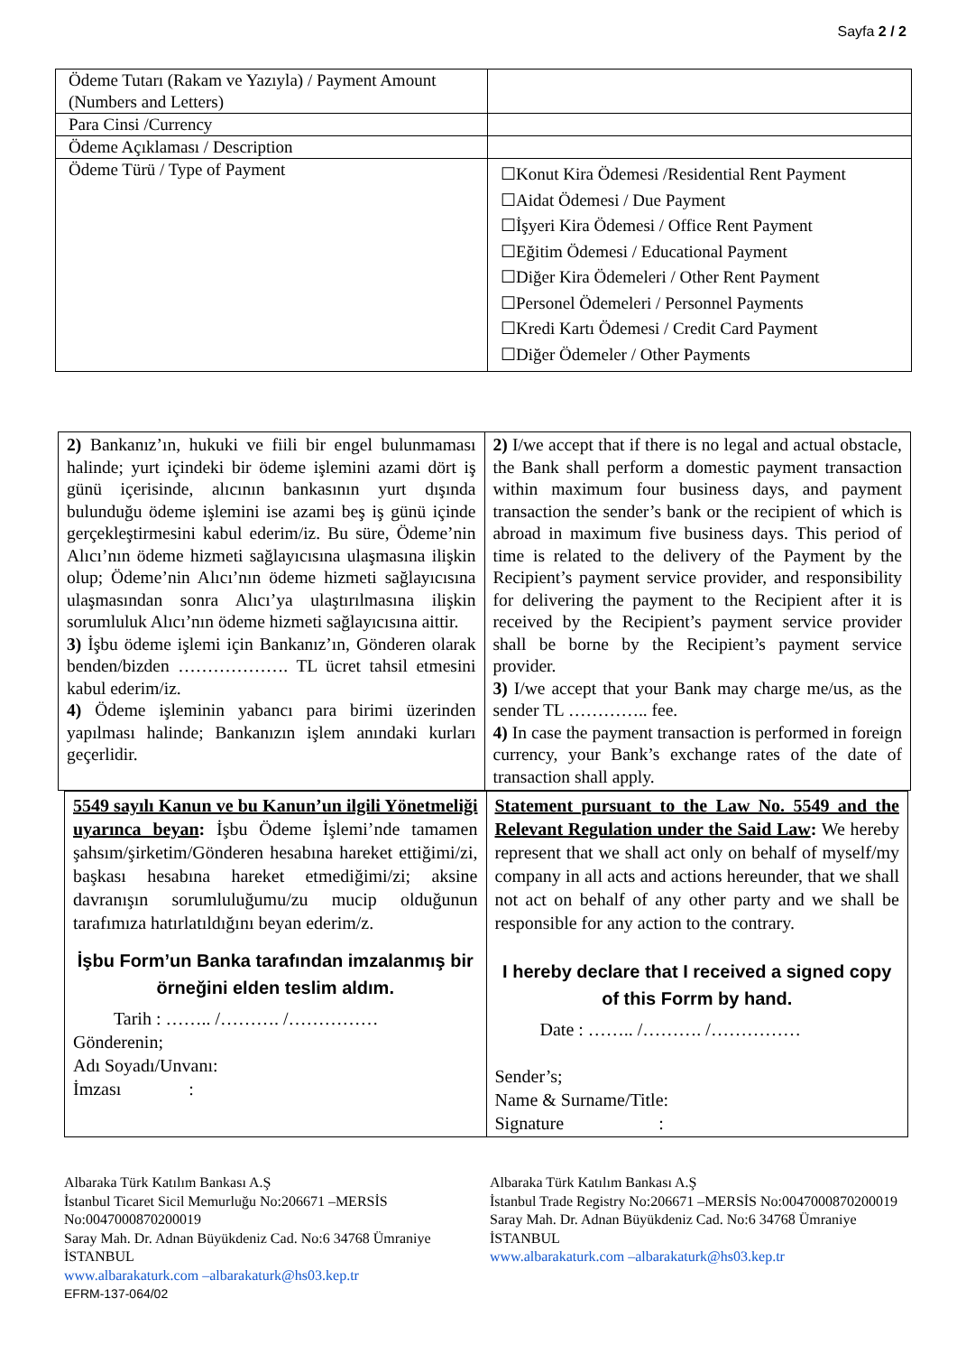Sayfa 2 / 2
| Ödeme Tutarı (Rakam ve Yazıyla) / Payment Amount (Numbers and Letters) | |
| Para Cinsi /Currency | |
| Ödeme Açıklaması / Description | |
| Ödeme Türü / Type of Payment | ☐Konut Kira Ödemesi /Residential Rent Payment ☐Aidat Ödemesi / Due Payment ☐İşyeri Kira Ödemesi / Office Rent Payment ☐Eğitim Ödemesi / Educational Payment ☐Diğer Kira Ödemeleri / Other Rent Payment ☐Personel Ödemeleri / Personnel Payments ☐Kredi Kartı Ödemesi / Credit Card Payment ☐Diğer Ödemeler / Other Payments |
| 2) Bankanız’ın, hukuki ve fiili bir engel bulunmaması halinde; yurt içindeki bir ödeme işlemini azami dört iş günü içerisinde, alıcının bankasının yurt dışında bulunduğu ödeme işlemini ise azami beş iş günü içinde gerçekleştirmesini kabul ederim/iz. Bu süre, Ödeme’nin Alıcı’nın ödeme hizmeti sağlayıcısına ulaşmasına ilişkin olup; Ödeme’nin Alıcı’nın ödeme hizmeti sağlayıcısına ulaşmasından sonra Alıcı’ya ulaştırılmasına ilişkin sorumluluk Alıcı’nın ödeme hizmeti sağlayıcısına aittir. 3) İşbu ödeme işlemi için Bankanız’ın, Gönderen olarak benden/bizden ………………. TL ücret tahsil etmesini kabul ederim/iz. 4) Ödeme işleminin yabancı para birimi üzerinden yapılması halinde; Bankanızın işlem anındaki kurları geçerlidir. | 2) I/we accept that if there is no legal and actual obstacle, the Bank shall perform a domestic payment transaction within maximum four business days, and payment transaction the sender’s bank or the recipient of which is abroad in maximum five business days. This period of time is related to the delivery of the Payment by the Recipient’s payment service provider, and responsibility for delivering the payment to the Recipient after it is received by the Recipient’s payment service provider shall be borne by the Recipient’s payment service provider. 3) I/we accept that your Bank may charge me/us, as the sender TL ………….. fee. 4) In case the payment transaction is performed in foreign currency, your Bank’s exchange rates of the date of transaction shall apply. |
| 5549 sayılı Kanun ve bu Kanun’un ilgili Yönetmeliği uyarınca beyan : İşbu Ödeme İşlemi’nde tamamen şahsım/şirketim/Gönderen hesabına hareket ettiğimi/zi, başkası hesabına hareket etmediğimi/zi; aksine davranışın sorumluluğumu/zu mucip olduğunun tarafımıza hatırlatıldığını beyan ederim/z. İşbu Form’un Banka tarafından imzalanmış bir örneğini elden teslim aldım. Tarih : …….. /………. /…………… Gönderenin; Adı Soyadı/Unvanı: İmzası : | Statement pursuant to the Law No. 5549 and the Relevant Regulation under the Said Law : We hereby represent that we shall act only on behalf of myself/my company in all acts and actions hereunder, that we shall not act on behalf of any other party and we shall be responsible for any action to the contrary. I hereby declare that I received a signed copy of this Forrm by hand. Date : …….. /………. /…………… Sender’s; Name & Surname/Title: Signature : |
Albaraka Türk Katılım Bankası A.Ş
İstanbul Ticaret Sicil Memurluğu No:206671 –MERSİS No:0047000870200019
Saray Mah. Dr. Adnan Büyükdeniz Cad. No:6 34768 Ümraniye İSTANBUL
www.albarakaturk.com –albarakaturk@hs03.kep.tr
EFRM-137-064/02
Albaraka Türk Katılım Bankası A.Ş
İstanbul Trade Registry No:206671 –MERSİS No:0047000870200019
Saray Mah. Dr. Adnan Büyükdeniz Cad. No:6 34768 Ümraniye İSTANBUL
www.albarakaturk.com –albarakaturk@hs03.kep.tr